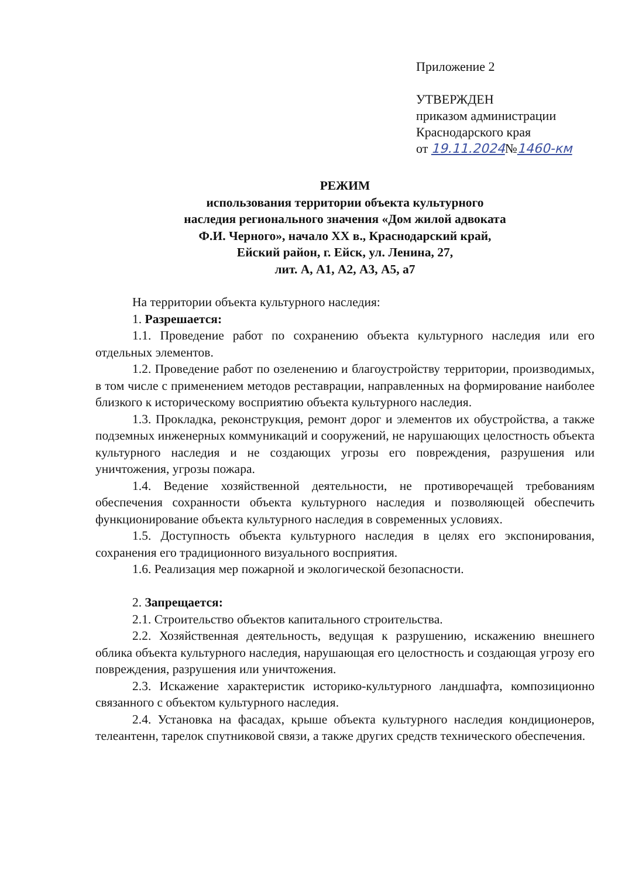Приложение 2
УТВЕРЖДЕН
приказом администрации
Краснодарского края
от 19.11.2024№1460-км
РЕЖИМ
использования территории объекта культурного
наследия регионального значения «Дом жилой адвоката
Ф.И. Черного», начало XX в., Краснодарский край,
Ейский район, г. Ейск, ул. Ленина, 27,
лит. А, А1, А2, А3, А5, а7
На территории объекта культурного наследия:
1. Разрешается:
1.1. Проведение работ по сохранению объекта культурного наследия или его отдельных элементов.
1.2. Проведение работ по озеленению и благоустройству территории, производимых, в том числе с применением методов реставрации, направленных на формирование наиболее близкого к историческому восприятию объекта культурного наследия.
1.3. Прокладка, реконструкция, ремонт дорог и элементов их обустройства, а также подземных инженерных коммуникаций и сооружений, не нарушающих целостность объекта культурного наследия и не создающих угрозы его повреждения, разрушения или уничтожения, угрозы пожара.
1.4. Ведение хозяйственной деятельности, не противоречащей требованиям обеспечения сохранности объекта культурного наследия и позволяющей обеспечить функционирование объекта культурного наследия в современных условиях.
1.5. Доступность объекта культурного наследия в целях его экспонирования, сохранения его традиционного визуального восприятия.
1.6. Реализация мер пожарной и экологической безопасности.
2. Запрещается:
2.1. Строительство объектов капитального строительства.
2.2. Хозяйственная деятельность, ведущая к разрушению, искажению внешнего облика объекта культурного наследия, нарушающая его целостность и создающая угрозу его повреждения, разрушения или уничтожения.
2.3. Искажение характеристик историко-культурного ландшафта, композиционно связанного с объектом культурного наследия.
2.4. Установка на фасадах, крыше объекта культурного наследия кондиционеров, телеантенн, тарелок спутниковой связи, а также других средств технического обеспечения.